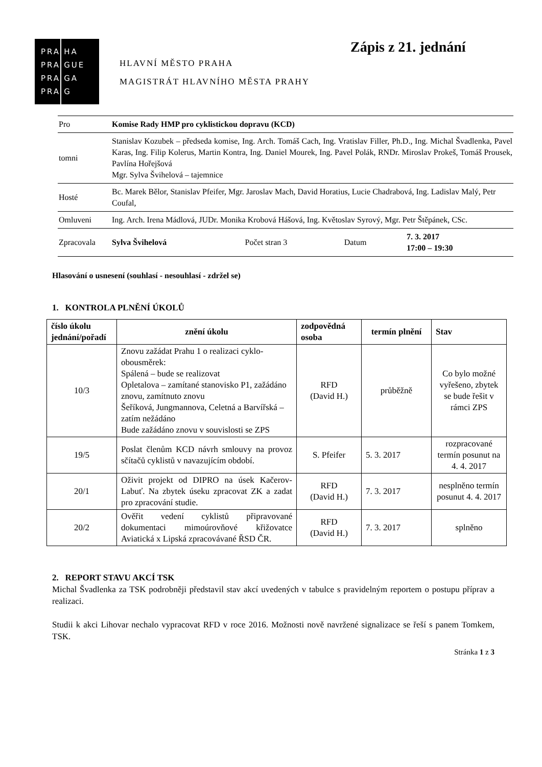PRA
PRA
PRA
PRA
HA
GUE
GA
G
HLAVNÍ MĚSTO PRAHA
MAGISTRÁT HLAVNÍHO MĚSTA PRAHY
Zápis z 21. jednání
| Pro | Komise Rady HMP pro cyklistickou dopravu (KCD) | | | |
| tomni | Stanislav Kozubek – předseda komise, Ing. Arch. Tomáš Cach, Ing. Vratislav Filler, Ph.D., Ing. Michal Švadlenka, Pavel Karas, Ing. Filip Kolerus, Martin Kontra, Ing. Daniel Mourek, Ing. Pavel Polák, RNDr. Miroslav Prokeš, Tomáš Prousek, Pavlína Hořejšová Mgr. Sylva Švihelová – tajemnice | | | |
| Hosté | Bc. Marek Bělor, Stanislav Pfeifer, Mgr. Jaroslav Mach, David Horatius, Lucie Chadrabová, Ing. Ladislav Malý, Petr Coufal, | | | |
| Omluveni | Ing. Arch. Irena Mádlová, JUDr. Monika Krobová Hášová, Ing. Květoslav Syrový, Mgr. Petr Štěpánek, CSc. | | | |
| Zpracovala | Sylva Švihelová | Počet stran 3 | Datum | 7. 3. 2017 17:00 – 19:30 |
Hlasování o usnesení (souhlasí - nesouhlasí - zdržel se)
1. KONTROLA PLNĚNÍ ÚKOLŮ
| číslo úkolu jednání/pořadí | znění úkolu | zodpovědná osoba | termín plnění | Stav |
| --- | --- | --- | --- | --- |
| 10/3 | Znovu zažádat Prahu 1 o realizaci cyklo­obousměrek: Spálená – bude se realizovat Opletalova – zamítané stanovisko P1, zažádáno znovu, zamítnuto znovu Šeříková, Jungmannova, Celetná a Barvířská – zatím nežádáno Bude zažádáno znovu v souvislosti se ZPS | RFD (David H.) | průběžně | Co bylo možné vyřešeno, zbytek se bude řešit v rámci ZPS |
| 19/5 | Poslat členům KCD návrh smlouvy na provoz sčítačů cyklistů v navazujícím období. | S. Pfeifer | 5. 3. 2017 | rozpracované termín posunut na 4. 4. 2017 |
| 20/1 | Oživit projekt od DIPRO na úsek Kačerov-Labuť. Na zbytek úseku zpracovat ZK a zadat pro zpracování studie. | RFD (David H.) | 7. 3. 2017 | nesplněno termín posunut 4. 4. 2017 |
| 20/2 | Ověřit vedení cyklistů připravované dokumentaci mimoúrovňové křižovatce Aviatická x Lipská zpracovávané ŘSD ČR. | RFD (David H.) | 7. 3. 2017 | splněno |
2. REPORT STAVU AKCÍ TSK
Michal Švadlenka za TSK podrobněji představil stav akcí uvedených v tabulce s pravidelným reportem o postupu příprav a realizaci.
Studii k akci Lihovar nechalo vypracovat RFD v roce 2016. Možnosti nově navržené signalizace se řeší s panem Tomkem, TSK.
Stránka 1 z 3